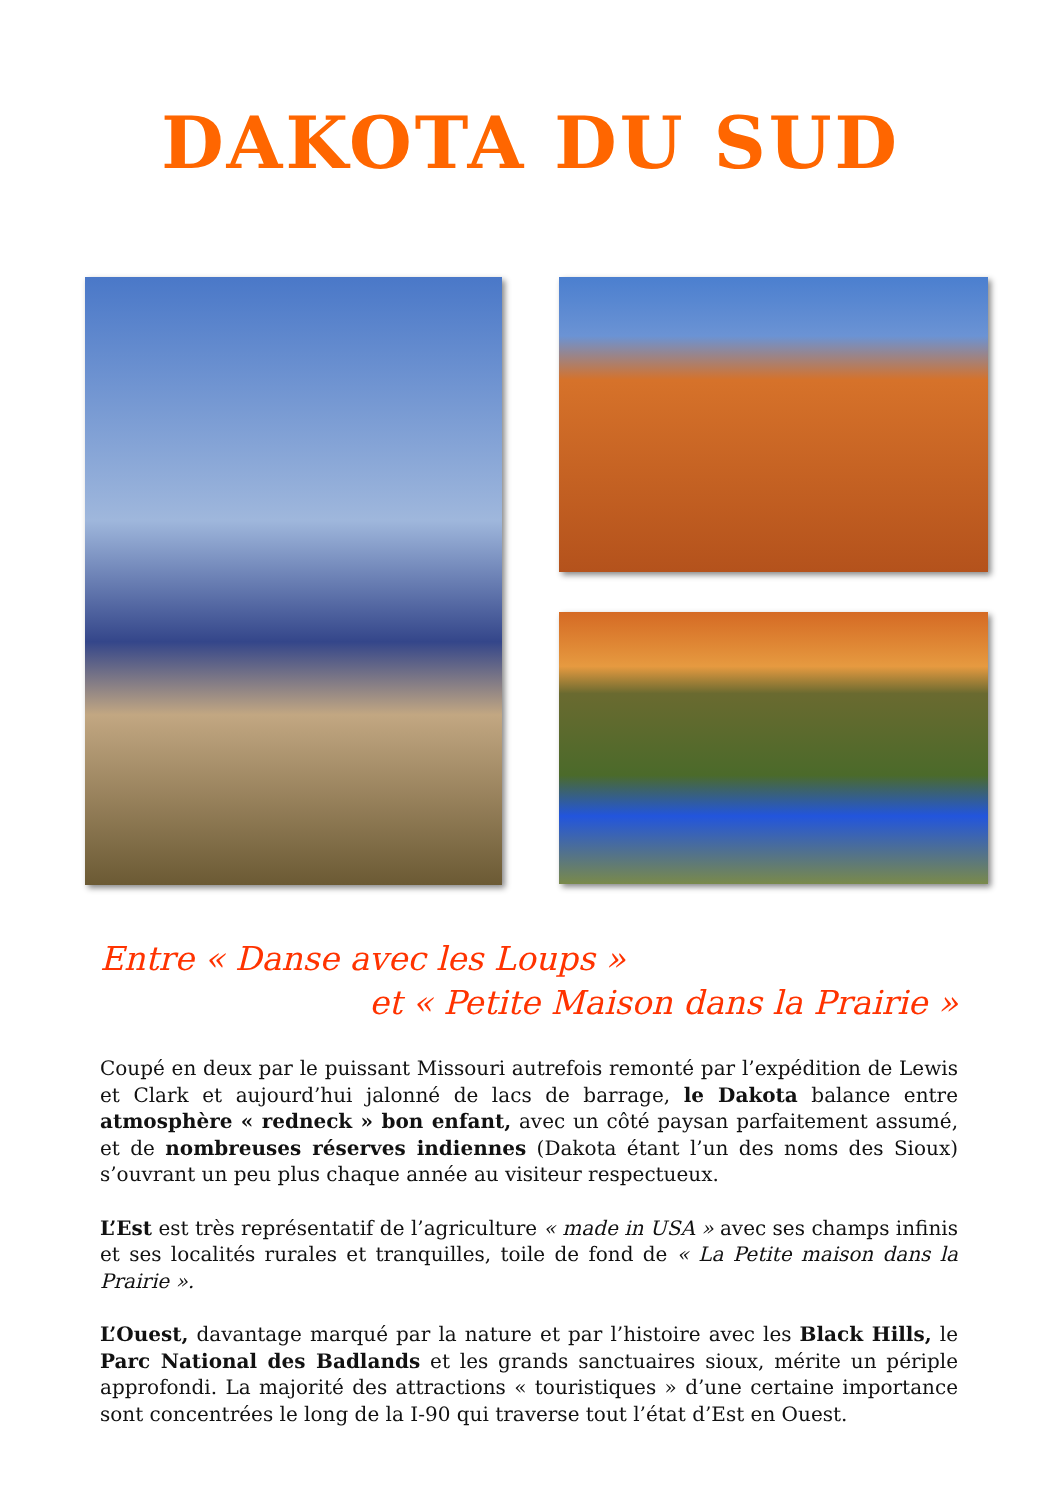DAKOTA DU SUD
Entre « Danse avec les Loups »
et « Petite Maison dans la Prairie »
Coupé en deux par le puissant Missouri autrefois remonté par l’expédition de Lewis et Clark et aujourd’hui jalonné de lacs de barrage, le Dakota balance entre atmosphère « redneck » bon enfant, avec un côté paysan parfaitement assumé, et de nombreuses réserves indiennes (Dakota étant l’un des noms des Sioux) s’ouvrant un peu plus chaque année au visiteur respectueux.
L’Est est très représentatif de l’agriculture « made in USA » avec ses champs infinis et ses localités rurales et tranquilles, toile de fond de « La Petite maison dans la Prairie ».
L’Ouest, davantage marqué par la nature et par l’histoire avec les Black Hills, le Parc National des Badlands et les grands sanctuaires sioux, mérite un périple approfondi. La majorité des attractions « touristiques » d’une certaine importance sont concentrées le long de la I-90 qui traverse tout l’état d’Est en Ouest.